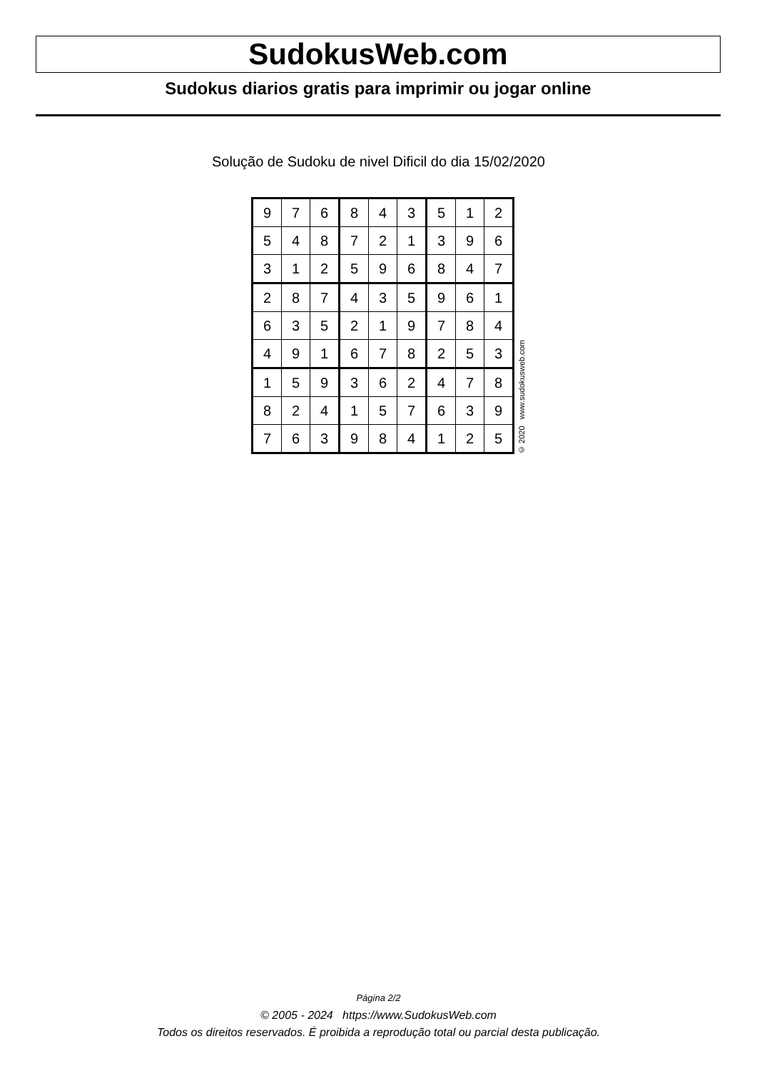SudokusWeb.com
Sudokus diarios gratis para imprimir ou jogar online
Solução de Sudoku de nivel Dificil do dia 15/02/2020
| 9 | 7 | 6 | 8 | 4 | 3 | 5 | 1 | 2 |
| 5 | 4 | 8 | 7 | 2 | 1 | 3 | 9 | 6 |
| 3 | 1 | 2 | 5 | 9 | 6 | 8 | 4 | 7 |
| 2 | 8 | 7 | 4 | 3 | 5 | 9 | 6 | 1 |
| 6 | 3 | 5 | 2 | 1 | 9 | 7 | 8 | 4 |
| 4 | 9 | 1 | 6 | 7 | 8 | 2 | 5 | 3 |
| 1 | 5 | 9 | 3 | 6 | 2 | 4 | 7 | 8 |
| 8 | 2 | 4 | 1 | 5 | 7 | 6 | 3 | 9 |
| 7 | 6 | 3 | 9 | 8 | 4 | 1 | 2 | 5 |
© 2020 www.sudokusweb.com
Página 2/2
© 2005 - 2024 https://www.SudokusWeb.com
Todos os direitos reservados. É proibida a reprodução total ou parcial desta publicação.